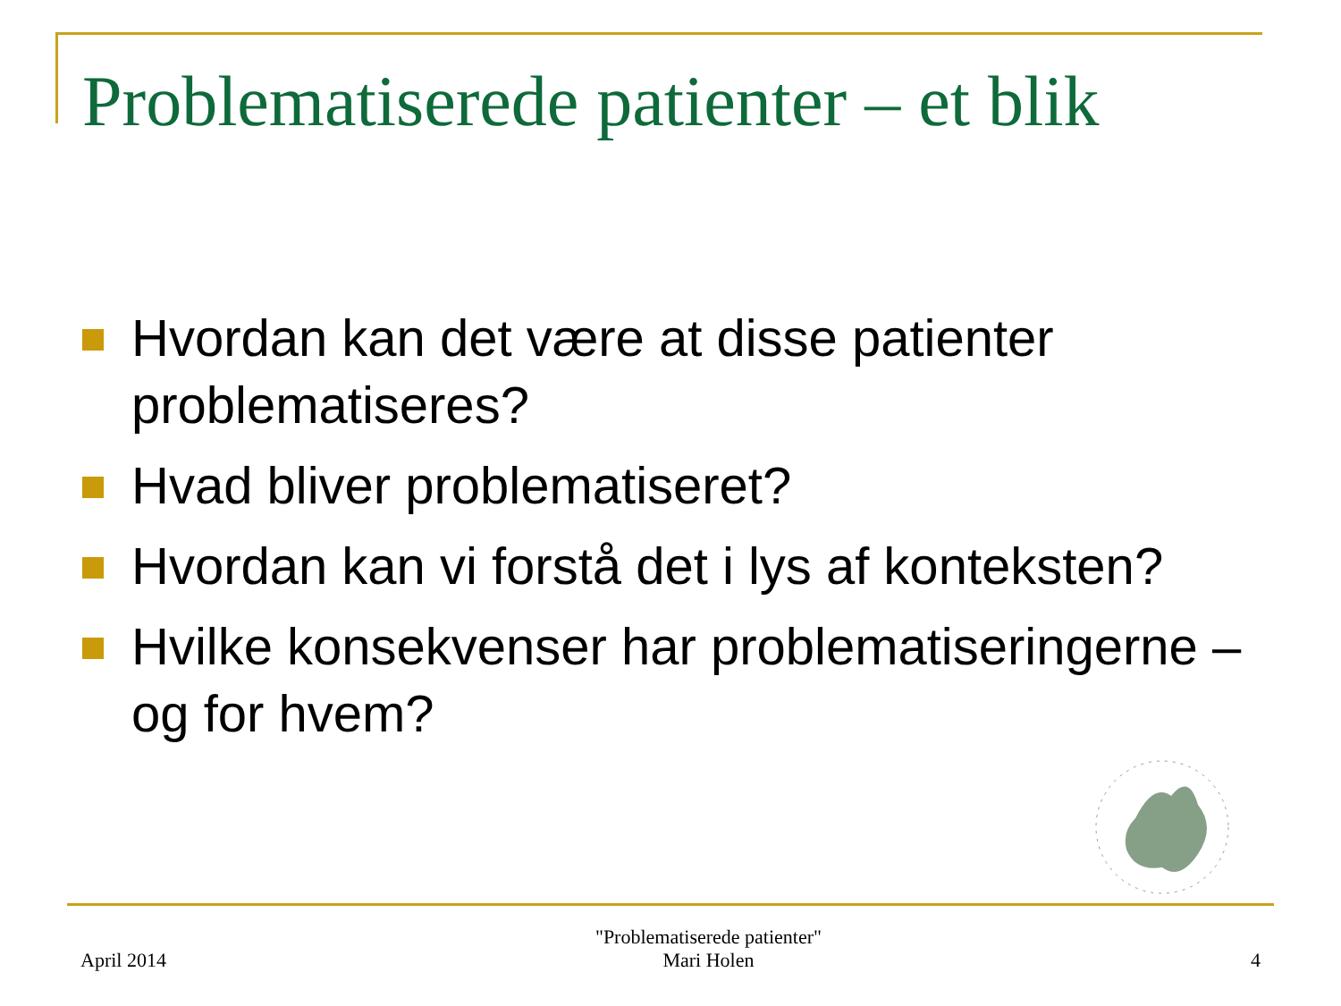Problematiserede patienter – et blik
Hvordan kan det være at disse patienter problematiseres?
Hvad bliver problematiseret?
Hvordan kan vi forstå det i lys af konteksten?
Hvilke konsekvenser har problematiseringerne – og for hvem?
April 2014
"Problematiserede patienter"
Mari Holen
4